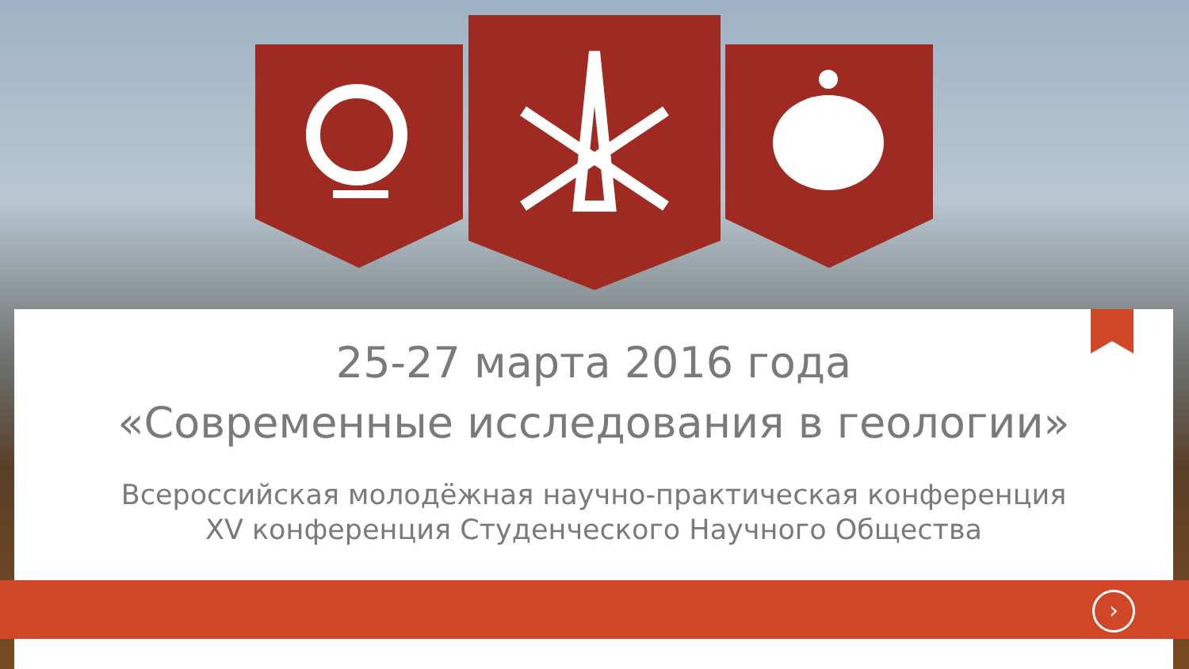25-27 марта 2016 года
«Современные исследования в геологии»
Всероссийская молодёжная научно-практическая конференция
XV конференция Студенческого Научного Общества
›